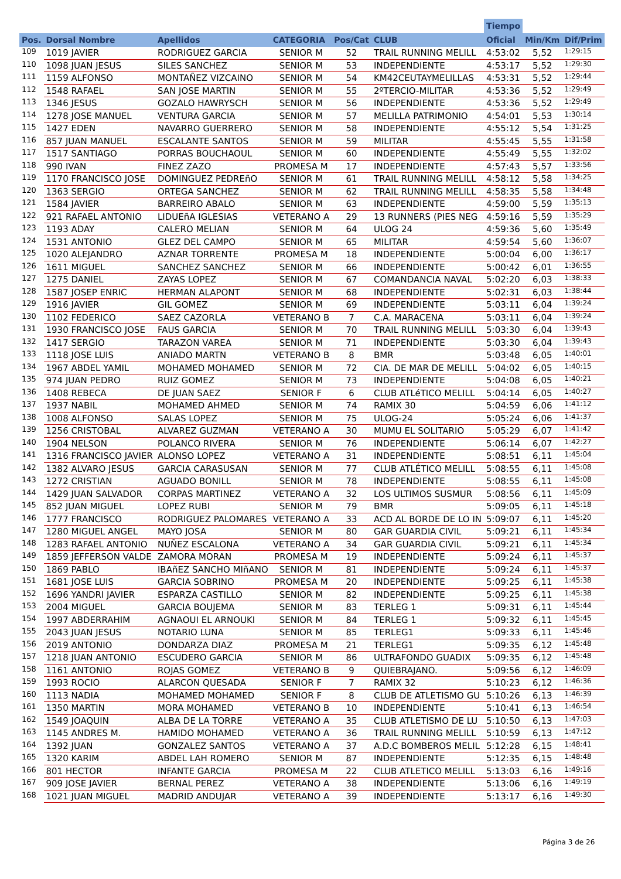| | | | | | | Tiempo | | |
| --- | --- | --- | --- | --- | --- | --- | --- | --- |
| Pos. | Dorsal Nombre | Apellidos | CATEGORIA | Pos/Cat | CLUB | Oficial | Min/Km | Dif/Prim |
| 109 | 1019 JAVIER | RODRIGUEZ GARCIA | SENIOR M | 52 | TRAIL RUNNING MELILL | 4:53:02 | 5,52 | 1:29:15 |
| 110 | 1098 JUAN JESUS | SILES SANCHEZ | SENIOR M | 53 | INDEPENDIENTE | 4:53:17 | 5,52 | 1:29:30 |
| 111 | 1159 ALFONSO | MONTAÑEZ VIZCAINO | SENIOR M | 54 | KM42CEUTAYMELILLAS | 4:53:31 | 5,52 | 1:29:44 |
| 112 | 1548 RAFAEL | SAN JOSE MARTIN | SENIOR M | 55 | 2ºTERCIO-MILITAR | 4:53:36 | 5,52 | 1:29:49 |
| 113 | 1346 JESUS | GOZALO HAWRYSCH | SENIOR M | 56 | INDEPENDIENTE | 4:53:36 | 5,52 | 1:29:49 |
| 114 | 1278 JOSE MANUEL | VENTURA GARCIA | SENIOR M | 57 | MELILLA PATRIMONIO | 4:54:01 | 5,53 | 1:30:14 |
| 115 | 1427 EDEN | NAVARRO GUERRERO | SENIOR M | 58 | INDEPENDIENTE | 4:55:12 | 5,54 | 1:31:25 |
| 116 | 857 JUAN MANUEL | ESCALANTE SANTOS | SENIOR M | 59 | MILITAR | 4:55:45 | 5,55 | 1:31:58 |
| 117 | 1517 SANTIAGO | PORRAS BOUCHAOUL | SENIOR M | 60 | INDEPENDIENTE | 4:55:49 | 5,55 | 1:32:02 |
| 118 | 990 IVAN | FINEZ ZAZO | PROMESA M | 17 | INDEPENDIENTE | 4:57:43 | 5,57 | 1:33:56 |
| 119 | 1170 FRANCISCO JOSE | DOMINGUEZ PEDREñO | SENIOR M | 61 | TRAIL RUNNING MELILL | 4:58:12 | 5,58 | 1:34:25 |
| 120 | 1363 SERGIO | ORTEGA SANCHEZ | SENIOR M | 62 | TRAIL RUNNING MELILL | 4:58:35 | 5,58 | 1:34:48 |
| 121 | 1584 JAVIER | BARREIRO ABALO | SENIOR M | 63 | INDEPENDIENTE | 4:59:00 | 5,59 | 1:35:13 |
| 122 | 921 RAFAEL ANTONIO | LIDUEñA IGLESIAS | VETERANO A | 29 | 13 RUNNERS (PIES NEG | 4:59:16 | 5,59 | 1:35:29 |
| 123 | 1193 ADAY | CALERO MELIAN | SENIOR M | 64 | ULOG 24 | 4:59:36 | 5,60 | 1:35:49 |
| 124 | 1531 ANTONIO | GLEZ DEL CAMPO | SENIOR M | 65 | MILITAR | 4:59:54 | 5,60 | 1:36:07 |
| 125 | 1020 ALEJANDRO | AZNAR TORRENTE | PROMESA M | 18 | INDEPENDIENTE | 5:00:04 | 6,00 | 1:36:17 |
| 126 | 1611 MIGUEL | SANCHEZ SANCHEZ | SENIOR M | 66 | INDEPENDIENTE | 5:00:42 | 6,01 | 1:36:55 |
| 127 | 1275 DANIEL | ZAYAS LOPEZ | SENIOR M | 67 | COMANDANCIA NAVAL | 5:02:20 | 6,03 | 1:38:33 |
| 128 | 1587 JOSEP ENRIC | HERMAN ALAPONT | SENIOR M | 68 | INDEPENDIENTE | 5:02:31 | 6,03 | 1:38:44 |
| 129 | 1916 JAVIER | GIL GOMEZ | SENIOR M | 69 | INDEPENDIENTE | 5:03:11 | 6,04 | 1:39:24 |
| 130 | 1102 FEDERICO | SAEZ CAZORLA | VETERANO B | 7 | C.A. MARACENA | 5:03:11 | 6,04 | 1:39:24 |
| 131 | 1930 FRANCISCO JOSE | FAUS GARCIA | SENIOR M | 70 | TRAIL RUNNING MELILL | 5:03:30 | 6,04 | 1:39:43 |
| 132 | 1417 SERGIO | TARAZON VAREA | SENIOR M | 71 | INDEPENDIENTE | 5:03:30 | 6,04 | 1:39:43 |
| 133 | 1118 JOSE LUIS | ANIADO MARTN | VETERANO B | 8 | BMR | 5:03:48 | 6,05 | 1:40:01 |
| 134 | 1967 ABDEL YAMIL | MOHAMED MOHAMED | SENIOR M | 72 | CIA. DE MAR DE MELILL | 5:04:02 | 6,05 | 1:40:15 |
| 135 | 974 JUAN PEDRO | RUIZ GOMEZ | SENIOR M | 73 | INDEPENDIENTE | 5:04:08 | 6,05 | 1:40:21 |
| 136 | 1408 REBECA | DE JUAN SAEZ | SENIOR F | 6 | CLUB ATLéTICO MELILL | 5:04:14 | 6,05 | 1:40:27 |
| 137 | 1937 NABIL | MOHAMED AHMED | SENIOR M | 74 | RAMIX 30 | 5:04:59 | 6,06 | 1:41:12 |
| 138 | 1008 ALFONSO | SALAS LOPEZ | SENIOR M | 75 | ULOG-24 | 5:05:24 | 6,06 | 1:41:37 |
| 139 | 1256 CRISTOBAL | ALVAREZ GUZMAN | VETERANO A | 30 | MUMU EL SOLITARIO | 5:05:29 | 6,07 | 1:41:42 |
| 140 | 1904 NELSON | POLANCO RIVERA | SENIOR M | 76 | INDEPENDIENTE | 5:06:14 | 6,07 | 1:42:27 |
| 141 | 1316 FRANCISCO JAVIER | ALONSO LOPEZ | VETERANO A | 31 | INDEPENDIENTE | 5:08:51 | 6,11 | 1:45:04 |
| 142 | 1382 ALVARO JESUS | GARCIA CARASUSAN | SENIOR M | 77 | CLUB ATLÉTICO MELILL | 5:08:55 | 6,11 | 1:45:08 |
| 143 | 1272 CRISTIAN | AGUADO BONILL | SENIOR M | 78 | INDEPENDIENTE | 5:08:55 | 6,11 | 1:45:08 |
| 144 | 1429 JUAN SALVADOR | CORPAS MARTINEZ | VETERANO A | 32 | LOS ULTIMOS SUSMUR | 5:08:56 | 6,11 | 1:45:09 |
| 145 | 852 JUAN MIGUEL | LOPEZ RUBI | SENIOR M | 79 | BMR | 5:09:05 | 6,11 | 1:45:18 |
| 146 | 1777 FRANCISCO | RODRIGUEZ PALOMARES | VETERANO A | 33 | ACD AL BORDE DE LO IN | 5:09:07 | 6,11 | 1:45:20 |
| 147 | 1280 MIGUEL ANGEL | MAYO JOSA | SENIOR M | 80 | GAR GUARDIA CIVIL | 5:09:21 | 6,11 | 1:45:34 |
| 148 | 1283 RAFAEL ANTONIO | NUÑEZ ESCALONA | VETERANO A | 34 | GAR GUARDIA CIVIL | 5:09:21 | 6,11 | 1:45:34 |
| 149 | 1859 JEFFERSON VALDE | ZAMORA MORAN | PROMESA M | 19 | INDEPENDIENTE | 5:09:24 | 6,11 | 1:45:37 |
| 150 | 1869 PABLO | IBAñEZ SANCHO MIñANO | SENIOR M | 81 | INDEPENDIENTE | 5:09:24 | 6,11 | 1:45:37 |
| 151 | 1681 JOSE LUIS | GARCIA SOBRINO | PROMESA M | 20 | INDEPENDIENTE | 5:09:25 | 6,11 | 1:45:38 |
| 152 | 1696 YANDRI JAVIER | ESPARZA CASTILLO | SENIOR M | 82 | INDEPENDIENTE | 5:09:25 | 6,11 | 1:45:38 |
| 153 | 2004 MIGUEL | GARCIA BOUJEMA | SENIOR M | 83 | TERLEG 1 | 5:09:31 | 6,11 | 1:45:44 |
| 154 | 1997 ABDERRAHIM | AGNAOUI EL ARNOUKI | SENIOR M | 84 | TERLEG 1 | 5:09:32 | 6,11 | 1:45:45 |
| 155 | 2043 JUAN JESUS | NOTARIO LUNA | SENIOR M | 85 | TERLEG1 | 5:09:33 | 6,11 | 1:45:46 |
| 156 | 2019 ANTONIO | DONDARZA DIAZ | PROMESA M | 21 | TERLEG1 | 5:09:35 | 6,12 | 1:45:48 |
| 157 | 1218 JUAN ANTONIO | ESCUDERO GARCIA | SENIOR M | 86 | ULTRAFONDO GUADIX | 5:09:35 | 6,12 | 1:45:48 |
| 158 | 1161 ANTONIO | ROJAS GOMEZ | VETERANO B | 9 | QUIEBRAJANO. | 5:09:56 | 6,12 | 1:46:09 |
| 159 | 1993 ROCIO | ALARCON QUESADA | SENIOR F | 7 | RAMIX 32 | 5:10:23 | 6,12 | 1:46:36 |
| 160 | 1113 NADIA | MOHAMED MOHAMED | SENIOR F | 8 | CLUB DE ATLETISMO GU | 5:10:26 | 6,13 | 1:46:39 |
| 161 | 1350 MARTIN | MORA MOHAMED | VETERANO B | 10 | INDEPENDIENTE | 5:10:41 | 6,13 | 1:46:54 |
| 162 | 1549 JOAQUIN | ALBA DE LA TORRE | VETERANO A | 35 | CLUB ATLETISMO DE LU | 5:10:50 | 6,13 | 1:47:03 |
| 163 | 1145 ANDRES M. | HAMIDO MOHAMED | VETERANO A | 36 | TRAIL RUNNING MELILL | 5:10:59 | 6,13 | 1:47:12 |
| 164 | 1392 JUAN | GONZALEZ SANTOS | VETERANO A | 37 | A.D.C BOMBEROS MELIL | 5:12:28 | 6,15 | 1:48:41 |
| 165 | 1320 KARIM | ABDEL LAH ROMERO | SENIOR M | 87 | INDEPENDIENTE | 5:12:35 | 6,15 | 1:48:48 |
| 166 | 801 HECTOR | INFANTE GARCIA | PROMESA M | 22 | CLUB ATLETICO MELILL | 5:13:03 | 6,16 | 1:49:16 |
| 167 | 909 JOSE JAVIER | BERNAL PEREZ | VETERANO A | 38 | INDEPENDIENTE | 5:13:06 | 6,16 | 1:49:19 |
| 168 | 1021 JUAN MIGUEL | MADRID ANDUJAR | VETERANO A | 39 | INDEPENDIENTE | 5:13:17 | 6,16 | 1:49:30 |
Página 3 de 26